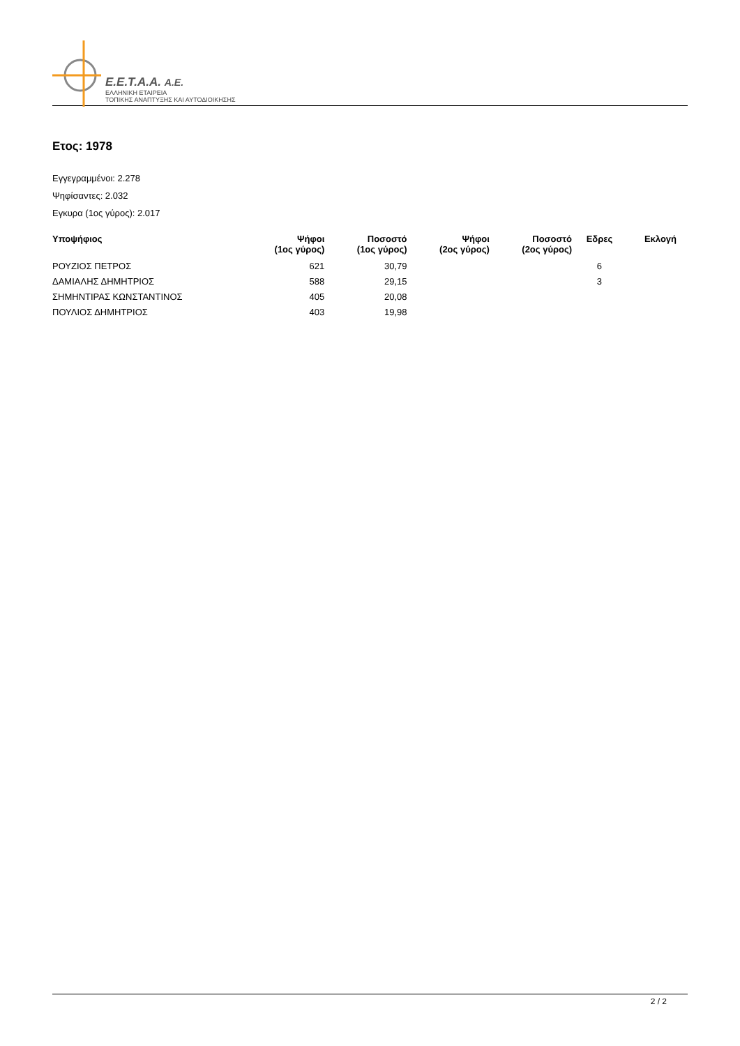E.E.T.A.A. A.E.
ΕΛΛΗΝΙΚΗ ΕΤΑΙΡΕΙΑ
ΤΟΠΙΚΗΣ ΑΝΑΠΤΥΞΗΣ ΚΑΙ ΑΥΤΟΔΙΟΙΚΗΣΗΣ
Ετος: 1978
Εγγεγραμμένοι: 2.278
Ψηφίσαντες: 2.032
Εγκυρα (1ος γύρος): 2.017
| Υποψήφιος | Ψήφοι (1ος γύρος) | Ποσοστό (1ος γύρος) | Ψήφοι (2ος γύρος) | Ποσοστό (2ος γύρος) | Εδρες | Εκλογή |
| --- | --- | --- | --- | --- | --- | --- |
| ΡΟΥΖΙΟΣ ΠΕΤΡΟΣ | 621 | 30,79 | | | 6 | |
| ΔΑΜΙΑΛΗΣ ΔΗΜΗΤΡΙΟΣ | 588 | 29,15 | | | 3 | |
| ΣΗΜΗΝΤΙΡΑΣ ΚΩΝΣΤΑΝΤΙΝΟΣ | 405 | 20,08 | | | | |
| ΠΟΥΛΙΟΣ ΔΗΜΗΤΡΙΟΣ | 403 | 19,98 | | | | |
2 / 2